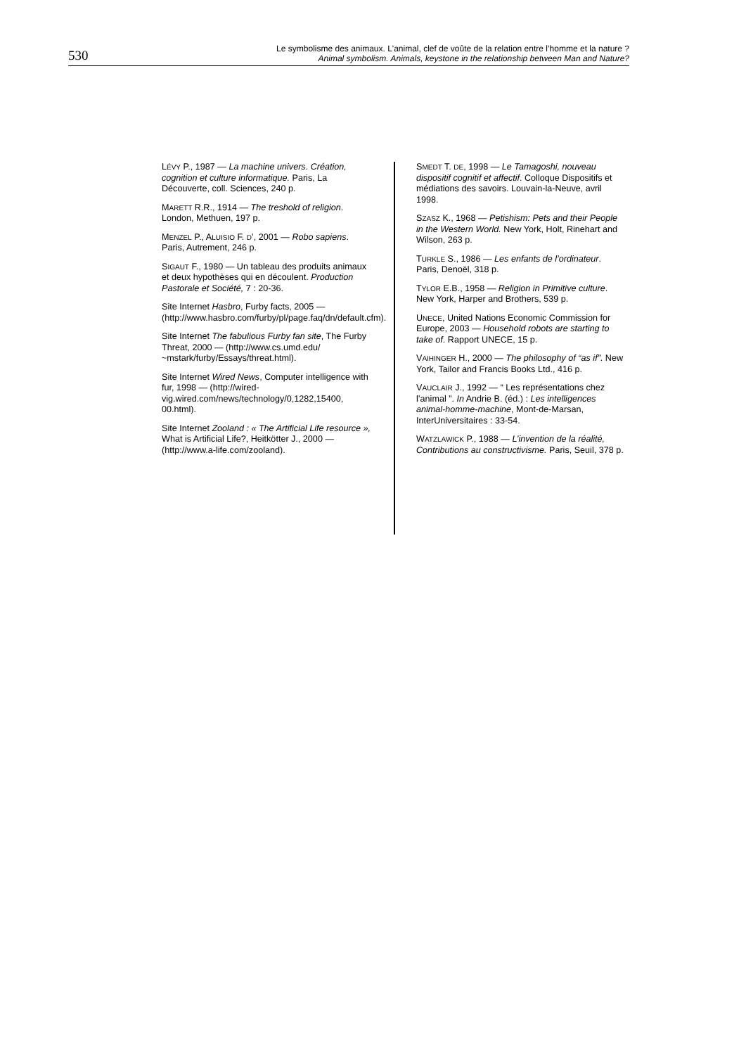530 Le symbolisme des animaux. L'animal, clef de voûte de la relation entre l’homme et la nature ?
Animal symbolism. Animals, keystone in the relationship between Man and Nature?
LÉVY P., 1987 — La machine univers. Création, cognition et culture informatique. Paris, La Découverte, coll. Sciences, 240 p.
MARETT R.R., 1914 — The treshold of religion. London, Methuen, 197 p.
MENZEL P., ALUISIO F. D’, 2001 — Robo sapiens. Paris, Autrement, 246 p.
SIGAUT F., 1980 — Un tableau des produits animaux et deux hypothèses qui en découlent. Production Pastorale et Société, 7 : 20-36.
Site Internet Hasbro, Furby facts, 2005 — (http://www.hasbro.com/furby/pl/page.faq/dn/default.cfm).
Site Internet The fabulious Furby fan site, The Furby Threat, 2000 — (http://www.cs.umd.edu/ ~mstark/furby/Essays/threat.html).
Site Internet Wired News, Computer intelligence with fur, 1998 — (http://wired-vig.wired.com/news/technology/0,1282,15400, 00.html).
Site Internet Zooland : « The Artificial Life resource », What is Artificial Life?, Heitkötter J., 2000 — (http://www.a-life.com/zooland).
SMEDT T. DE, 1998 — Le Tamagoshi, nouveau dispositif cognitif et affectif. Colloque Dispositifs et médiations des savoirs. Louvain-la-Neuve, avril 1998.
SZASZ K., 1968 — Petishism: Pets and their People in the Western World. New York, Holt, Rinehart and Wilson, 263 p.
TURKLE S., 1986 — Les enfants de l’ordinateur. Paris, Denoël, 318 p.
TYLOR E.B., 1958 — Religion in Primitive culture. New York, Harper and Brothers, 539 p.
UNECE, United Nations Economic Commission for Europe, 2003 — Household robots are starting to take of. Rapport UNECE, 15 p.
VAIHINGER H., 2000 — The philosophy of “as if”. New York, Tailor and Francis Books Ltd., 416 p.
VAUCLAIR J., 1992 — “ Les représentations chez l’animal ”. In Andrie B. (éd.) : Les intelligences animal-homme-machine, Mont-de-Marsan, InterUniversitaires : 33-54.
WATZLAWICK P., 1988 — L’invention de la réalité, Contributions au constructivisme. Paris, Seuil, 378 p.